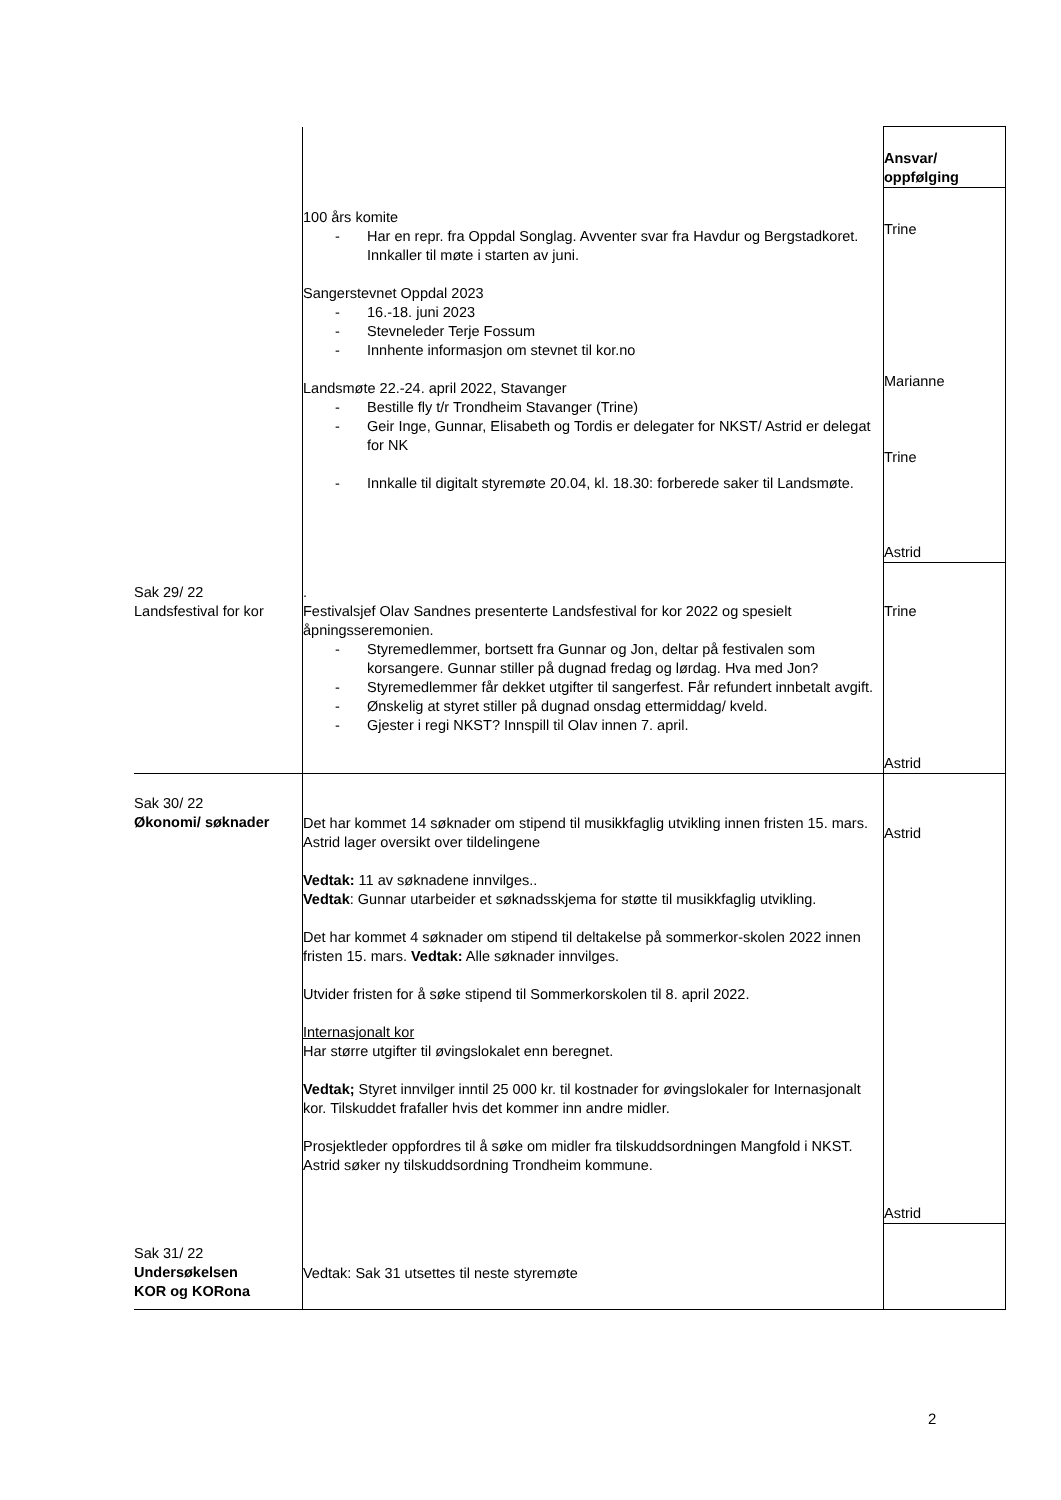| | | Ansvar/ oppfølging |
| | 100 års komite - Har en repr. fra Oppdal Songlag. Avventer svar fra Havdur og Bergstadkoret. Innkaller til møte i starten av juni. Sangerstevnet Oppdal 2023 - 16.-18. juni 2023 - Stevneleder Terje Fossum - Innhente informasjon om stevnet til kor.no Landsmøte 22.-24. april 2022, Stavanger - Bestille fly t/r Trondheim Stavanger (Trine) - Geir Inge, Gunnar, Elisabeth og Tordis er delegater for NKST/ Astrid er delegat for NK - Innkalle til digitalt styremøte 20.04, kl. 18.30: forberede saker til Landsmøte. | Trine Marianne Trine Astrid |
| Sak 29/ 22 Landsfestival for kor | . Festivalsjef Olav Sandnes presenterte Landsfestival for kor 2022 og spesielt åpningsseremonien. - Styremedlemmer, bortsett fra Gunnar og Jon, deltar på festivalen som korsangere. Gunnar stiller på dugnad fredag og lørdag. Hva med Jon? - Styremedlemmer får dekket utgifter til sangerfest. Får refundert innbetalt avgift. - Ønskelig at styret stiller på dugnad onsdag ettermiddag/ kveld. - Gjester i regi NKST? Innspill til Olav innen 7. april. | Trine Astrid |
| Sak 30/ 22 Økonomi/ søknader | Det har kommet 14 søknader om stipend til musikkfaglig utvikling innen fristen 15. mars. Astrid lager oversikt over tildelingene Vedtak: 11 av søknadene innvilges.. Vedtak : Gunnar utarbeider et søknadsskjema for støtte til musikkfaglig utvikling. Det har kommet 4 søknader om stipend til deltakelse på sommerkor-skolen 2022 innen fristen 15. mars. Vedtak: Alle søknader innvilges. Utvider fristen for å søke stipend til Sommerkorskolen til 8. april 2022. Internasjonalt kor Har større utgifter til øvingslokalet enn beregnet. Vedtak; Styret innvilger inntil 25 000 kr. til kostnader for øvingslokaler for Internasjonalt kor. Tilskuddet frafaller hvis det kommer inn andre midler. Prosjektleder oppfordres til å søke om midler fra tilskuddsordningen Mangfold i NKST. Astrid søker ny tilskuddsordning Trondheim kommune. | Astrid Astrid |
| Sak 31/ 22 Undersøkelsen KOR og KORona | Vedtak: Sak 31 utsettes til neste styremøte | |
2